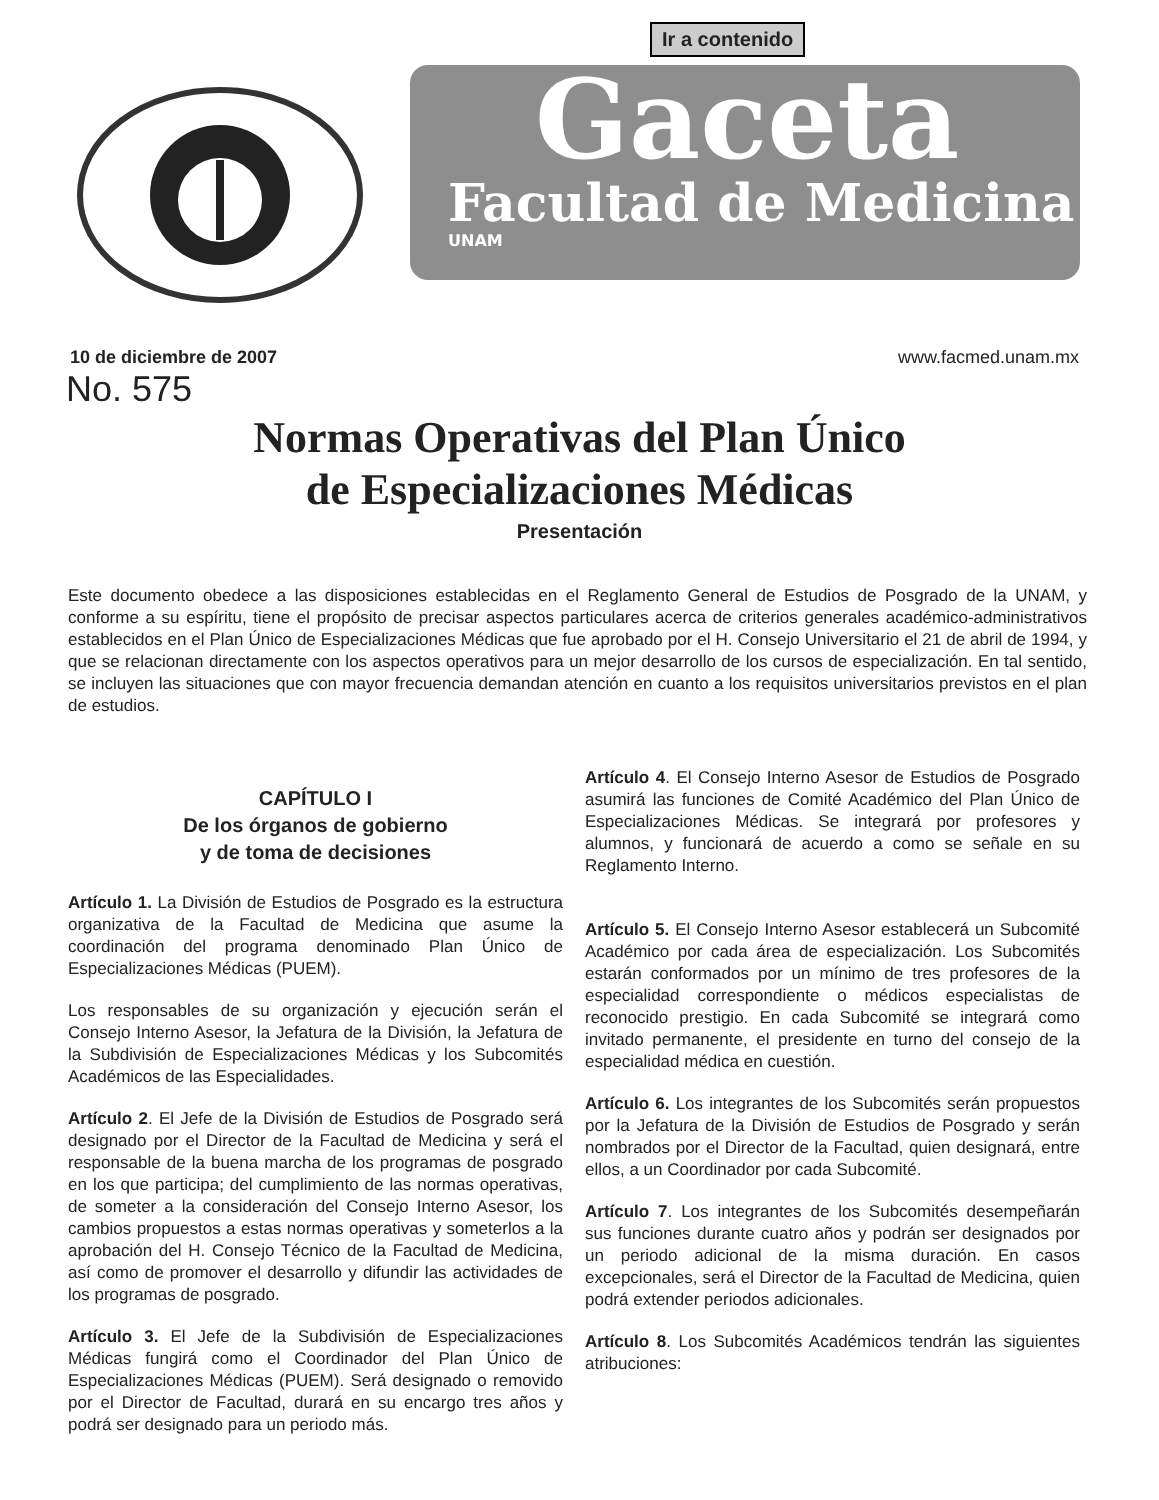Ir a contenido
Gaceta
Facultad de Medicina
UNAM
10 de diciembre de 2007 www.facmed.unam.mx
No. 575
Normas Operativas del Plan Único
de Especializaciones Médicas
Presentación
Este documento obedece a las disposiciones establecidas en el Reglamento General de Estudios de Posgrado de la UNAM, y conforme a su espíritu, tiene el propósito de precisar aspectos particulares acerca de criterios generales académico-administrativos establecidos en el Plan Único de Especializaciones Médicas que fue aprobado por el H. Consejo Universitario el 21 de abril de 1994, y que se relacionan directamente con los aspectos operativos para un mejor desarrollo de los cursos de especialización. En tal sentido, se incluyen las situaciones que con mayor frecuencia demandan atención en cuanto a los requisitos universitarios previstos en el plan de estudios.
CAPÍTULO I
De los órganos de gobierno
y de toma de decisiones
Artículo 1. La División de Estudios de Posgrado es la estructura organizativa de la Facultad de Medicina que asume la coordinación del programa denominado Plan Único de Especializaciones Médicas (PUEM).
Los responsables de su organización y ejecución serán el Consejo Interno Asesor, la Jefatura de la División, la Jefatura de la Subdivisión de Especializaciones Médicas y los Subcomités Académicos de las Especialidades.
Artículo 2. El Jefe de la División de Estudios de Posgrado será designado por el Director de la Facultad de Medicina y será el responsable de la buena marcha de los programas de posgrado en los que participa; del cumplimiento de las normas operativas, de someter a la consideración del Consejo Interno Asesor, los cambios propuestos a estas normas operativas y someterlos a la aprobación del H. Consejo Técnico de la Facultad de Medicina, así como de promover el desarrollo y difundir las actividades de los programas de posgrado.
Artículo 3. El Jefe de la Subdivisión de Especializaciones Médicas fungirá como el Coordinador del Plan Único de Especializaciones Médicas (PUEM). Será designado o removido por el Director de Facultad, durará en su encargo tres años y podrá ser designado para un periodo más.
Artículo 4. El Consejo Interno Asesor de Estudios de Posgrado asumirá las funciones de Comité Académico del Plan Único de Especializaciones Médicas. Se integrará por profesores y alumnos, y funcionará de acuerdo a como se señale en su Reglamento Interno.
Artículo 5. El Consejo Interno Asesor establecerá un Subcomité Académico por cada área de especialización. Los Subcomités estarán conformados por un mínimo de tres profesores de la especialidad correspondiente o médicos especialistas de reconocido prestigio. En cada Subcomité se integrará como invitado permanente, el presidente en turno del consejo de la especialidad médica en cuestión.
Artículo 6. Los integrantes de los Subcomités serán propuestos por la Jefatura de la División de Estudios de Posgrado y serán nombrados por el Director de la Facultad, quien designará, entre ellos, a un Coordinador por cada Subcomité.
Artículo 7. Los integrantes de los Subcomités desempeñarán sus funciones durante cuatro años y podrán ser designados por un periodo adicional de la misma duración. En casos excepcionales, será el Director de la Facultad de Medicina, quien podrá extender periodos adicionales.
Artículo 8. Los Subcomités Académicos tendrán las siguientes atribuciones: